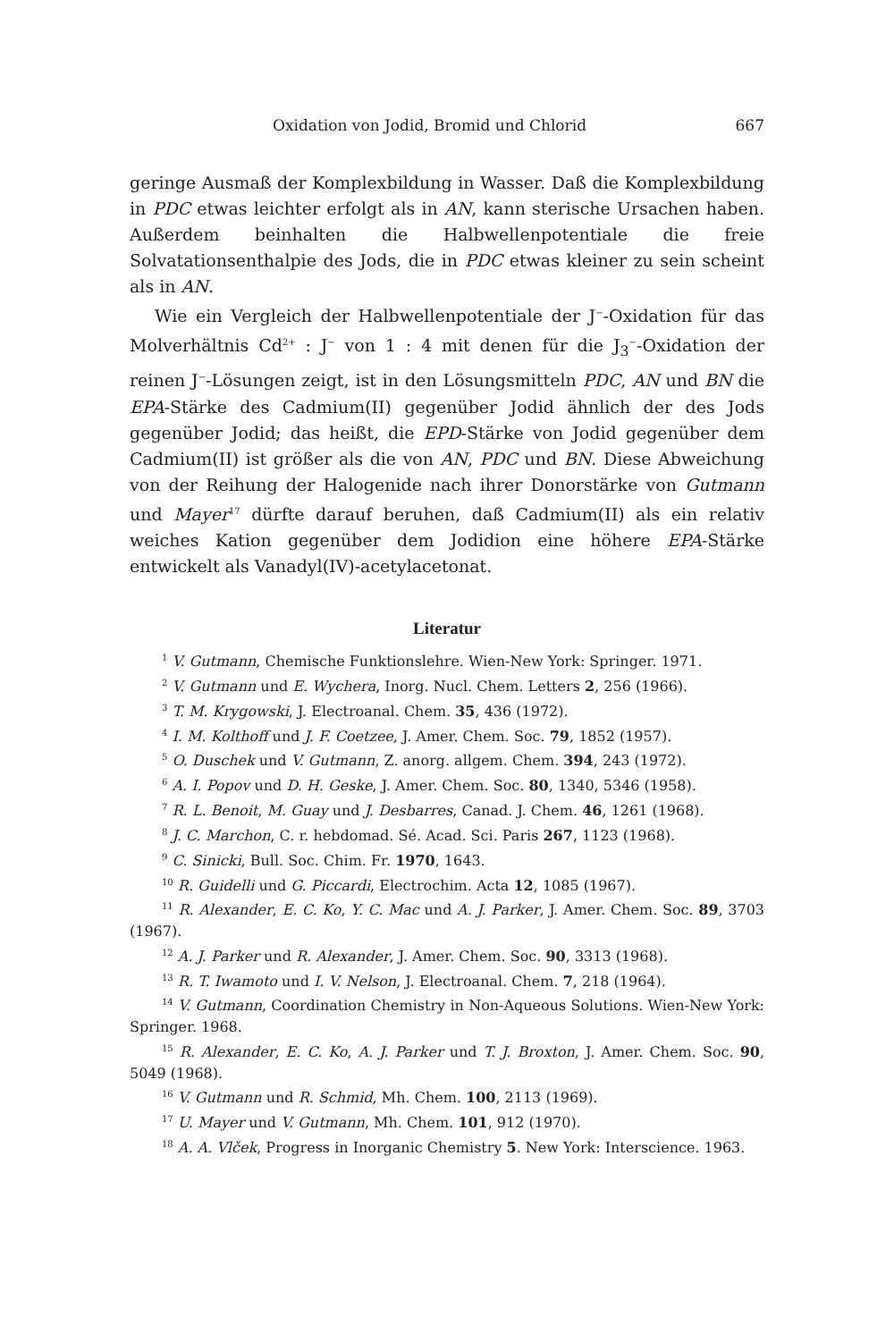Oxidation von Jodid, Bromid und Chlorid 667
geringe Ausmaß der Komplexbildung in Wasser. Daß die Komplexbildung in PDC etwas leichter erfolgt als in AN, kann sterische Ursachen haben. Außerdem beinhalten die Halbwellenpotentiale die freie Solvatationsenthalpie des Jods, die in PDC etwas kleiner zu sein scheint als in AN.
Wie ein Vergleich der Halbwellenpotentiale der J<sup>−</sup>-Oxidation für das Molverhältnis Cd<sup>2+</sup> : J<sup>−</sup> von 1 : 4 mit denen für die J<sub>3</sub><sup>−</sup>-Oxidation der reinen J<sup>−</sup>-Lösungen zeigt, ist in den Lösungsmitteln PDC, AN und BN die EPA-Stärke des Cadmium(II) gegenüber Jodid ähnlich der des Jods gegenüber Jodid; das heißt, die EPD-Stärke von Jodid gegenüber dem Cadmium(II) ist größer als die von AN, PDC und BN. Diese Abweichung von der Reihung der Halogenide nach ihrer Donorstärke von Gutmann und Mayer<sup>17</sup> dürfte darauf beruhen, daß Cadmium(II) als ein relativ weiches Kation gegenüber dem Jodidion eine höhere EPA-Stärke entwickelt als Vanadyl(IV)-acetylacetonat.
Literatur
<sup>1</sup> V. Gutmann, Chemische Funktionslehre. Wien-New York: Springer. 1971.
<sup>2</sup> V. Gutmann und E. Wychera, Inorg. Nucl. Chem. Letters 2, 256 (1966).
<sup>3</sup> T. M. Krygowski, J. Electroanal. Chem. 35, 436 (1972).
<sup>4</sup> I. M. Kolthoff und J. F. Coetzee, J. Amer. Chem. Soc. 79, 1852 (1957).
<sup>5</sup> O. Duschek und V. Gutmann, Z. anorg. allgem. Chem. 394, 243 (1972).
<sup>6</sup> A. I. Popov und D. H. Geske, J. Amer. Chem. Soc. 80, 1340, 5346 (1958).
<sup>7</sup> R. L. Benoit, M. Guay und J. Desbarres, Canad. J. Chem. 46, 1261 (1968).
<sup>8</sup> J. C. Marchon, C. r. hebdomad. Sé. Acad. Sci. Paris 267, 1123 (1968).
<sup>9</sup> C. Sinicki, Bull. Soc. Chim. Fr. 1970, 1643.
<sup>10</sup> R. Guidelli und G. Piccardi, Electrochim. Acta 12, 1085 (1967).
<sup>11</sup> R. Alexander, E. C. Ko, Y. C. Mac und A. J. Parker, J. Amer. Chem. Soc. 89, 3703 (1967).
<sup>12</sup> A. J. Parker und R. Alexander, J. Amer. Chem. Soc. 90, 3313 (1968).
<sup>13</sup> R. T. Iwamoto und I. V. Nelson, J. Electroanal. Chem. 7, 218 (1964).
<sup>14</sup> V. Gutmann, Coordination Chemistry in Non-Aqueous Solutions. Wien-New York: Springer. 1968.
<sup>15</sup> R. Alexander, E. C. Ko, A. J. Parker und T. J. Broxton, J. Amer. Chem. Soc. 90, 5049 (1968).
<sup>16</sup> V. Gutmann und R. Schmid, Mh. Chem. 100, 2113 (1969).
<sup>17</sup> U. Mayer und V. Gutmann, Mh. Chem. 101, 912 (1970).
<sup>18</sup> A. A. Vlček, Progress in Inorganic Chemistry 5. New York: Interscience. 1963.